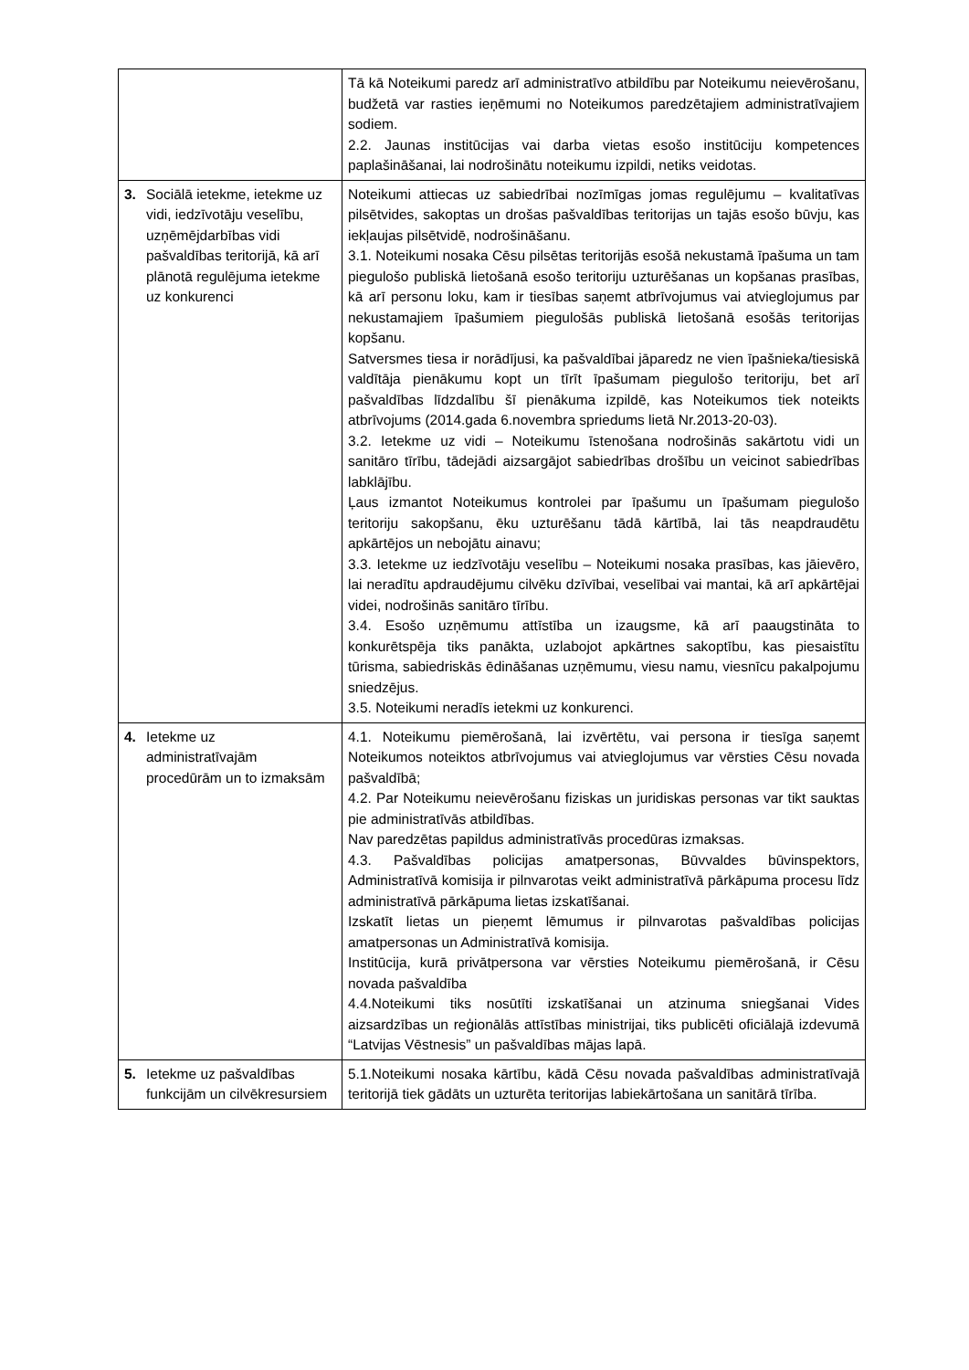| | Tā kā Noteikumi paredz arī administratīvo atbildību par Noteikumu neievērošanu, budžetā var rasties ieņēmumi no Noteikumos paredzētajiem administratīvajiem sodiem. 2.2. Jaunas institūcijas vai darba vietas esošo institūciju kompetences paplašināšanai, lai nodrošinātu noteikumu izpildi, netiks veidotas. |
| 3. Sociālā ietekme, ietekme uz vidi, iedzīvotāju veselību, uzņēmējdarbības vidi pašvaldības teritorijā, kā arī plānotā regulējuma ietekme uz konkurenci | Noteikumi attiecas uz sabiedrībai nozīmīgas jomas regulējumu – kvalitatīvas pilsētvides, sakoptas un drošas pašvaldības teritorijas un tajās esošo būvju, kas iekļaujas pilsētvidē, nodrošināšanu. 3.1. Noteikumi nosaka Cēsu pilsētas teritorijās esošā nekustamā īpašuma un tam piegulošo publiskā lietošanā esošo teritoriju uzturēšanas un kopšanas prasības, kā arī personu loku, kam ir tiesības saņemt atbrīvojumus vai atvieglojumus par nekustamajiem īpašumiem piegulošās publiskā lietošanā esošās teritorijas kopšanu. Satversmes tiesa ir norādījusi, ka pašvaldībai jāparedz ne vien īpašnieka/tiesiskā valdītāja pienākumu kopt un tīrīt īpašumam piegulošo teritoriju, bet arī pašvaldības līdzdalību šī pienākuma izpildē, kas Noteikumos tiek noteikts atbrīvojums (2014.gada 6.novembra spriedums lietā Nr.2013-20-03). 3.2. Ietekme uz vidi – Noteikumu īstenošana nodrošinās sakārtotu vidi un sanitāro tīrību, tādejādi aizsargājot sabiedrības drošību un veicinot sabiedrības labklājību. Ļaus izmantot Noteikumus kontrolei par īpašumu un īpašumam piegulošo teritoriju sakopšanu, ēku uzturēšanu tādā kārtībā, lai tās neapdraudētu apkārtējos un nebojātu ainavu; 3.3. Ietekme uz iedzīvotāju veselību – Noteikumi nosaka prasības, kas jāievēro, lai neradītu apdraudējumu cilvēku dzīvībai, veselībai vai mantai, kā arī apkārtējai videi, nodrošinās sanitāro tīrību. 3.4. Esošo uzņēmumu attīstība un izaugsme, kā arī paaugstināta to konkurētspēja tiks panākta, uzlabojot apkārtnes sakoptību, kas piesaistītu tūrisma, sabiedriskās ēdināšanas uzņēmumu, viesu namu, viesnīcu pakalpojumu sniedzējus. 3.5. Noteikumi neradīs ietekmi uz konkurenci. |
| 4. Ietekme uz administratīvajām procedūrām un to izmaksām | 4.1. Noteikumu piemērošanā, lai izvērtētu, vai persona ir tiesīga saņemt Noteikumos noteiktos atbrīvojumus vai atvieglojumus var vērsties Cēsu novada pašvaldībā; 4.2. Par Noteikumu neievērošanu fiziskas un juridiskas personas var tikt sauktas pie administratīvās atbildības. Nav paredzētas papildus administratīvās procedūras izmaksas. 4.3. Pašvaldības policijas amatpersonas, Būvvaldes būvinspektors, Administratīvā komisija ir pilnvarotas veikt administratīvā pārkāpuma procesu līdz administratīvā pārkāpuma lietas izskatīšanai. Izskatīt lietas un pieņemt lēmumus ir pilnvarotas pašvaldības policijas amatpersonas un Administratīvā komisija. Institūcija, kurā privātpersona var vērsties Noteikumu piemērošanā, ir Cēsu novada pašvaldība 4.4.Noteikumi tiks nosūtīti izskatīšanai un atzinuma sniegšanai Vides aizsardzības un reģionālās attīstības ministrijai, tiks publicēti oficiālajā izdevumā “Latvijas Vēstnesis” un pašvaldības mājas lapā. |
| 5. Ietekme uz pašvaldības funkcijām un cilvēkresursiem | 5.1.Noteikumi nosaka kārtību, kādā Cēsu novada pašvaldības administratīvajā teritorijā tiek gādāts un uzturēta teritorijas labiekārtošana un sanitārā tīrība. |